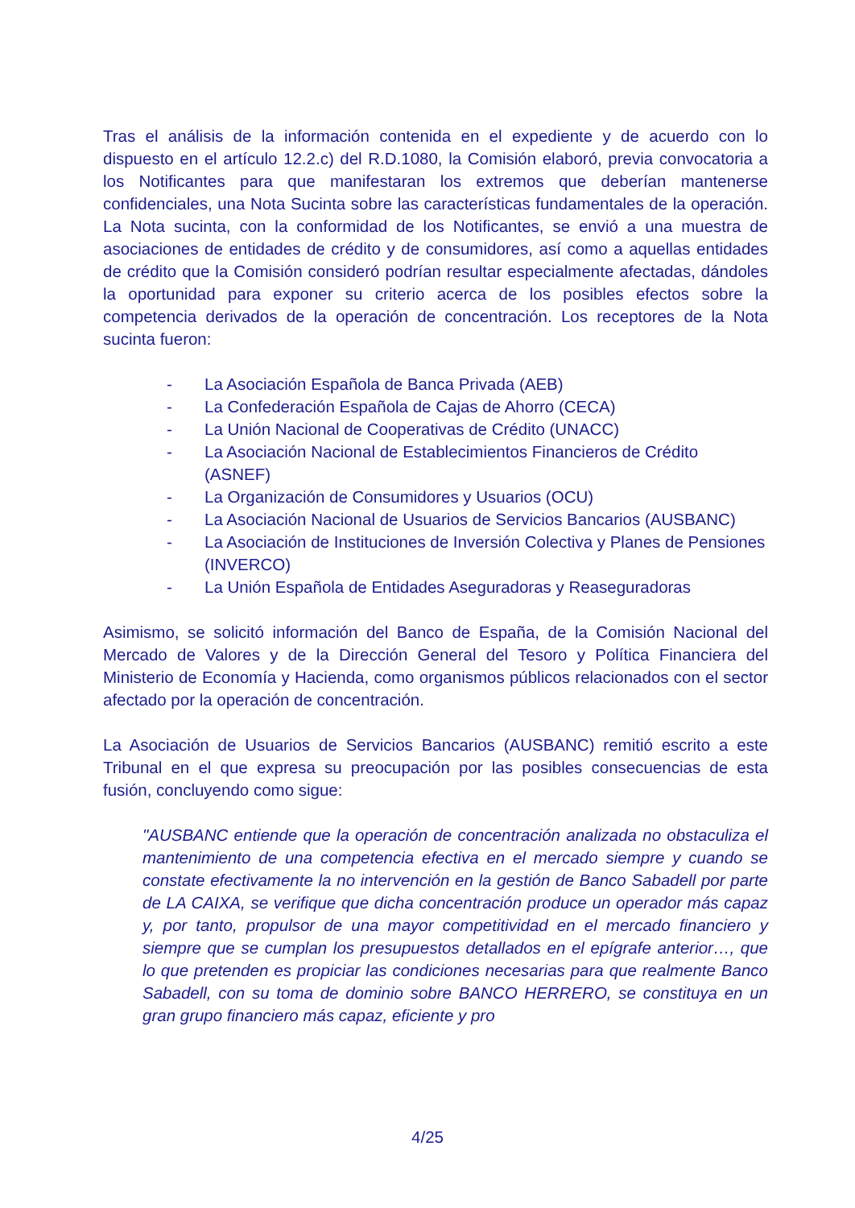Tras el análisis de la información contenida en el expediente y de acuerdo con lo dispuesto en el artículo 12.2.c) del R.D.1080, la Comisión elaboró, previa convocatoria a los Notificantes para que manifestaran los extremos que deberían mantenerse confidenciales, una Nota Sucinta sobre las características fundamentales de la operación. La Nota sucinta, con la conformidad de los Notificantes, se envió a una muestra de asociaciones de entidades de crédito y de consumidores, así como a aquellas entidades de crédito que la Comisión consideró podrían resultar especialmente afectadas, dándoles la oportunidad para exponer su criterio acerca de los posibles efectos sobre la competencia derivados de la operación de concentración. Los receptores de la Nota sucinta fueron:
- La Asociación Española de Banca Privada (AEB)
- La Confederación Española de Cajas de Ahorro (CECA)
- La Unión Nacional de Cooperativas de Crédito (UNACC)
- La Asociación Nacional de Establecimientos Financieros de Crédito (ASNEF)
- La Organización de Consumidores y Usuarios (OCU)
- La Asociación Nacional de Usuarios de Servicios Bancarios (AUSBANC)
- La Asociación de Instituciones de Inversión Colectiva y Planes de Pensiones (INVERCO)
- La Unión Española de Entidades Aseguradoras y Reaseguradoras
Asimismo, se solicitó información del Banco de España, de la Comisión Nacional del Mercado de Valores y de la Dirección General del Tesoro y Política Financiera del Ministerio de Economía y Hacienda, como organismos públicos relacionados con el sector afectado por la operación de concentración.
La Asociación de Usuarios de Servicios Bancarios (AUSBANC) remitió escrito a este Tribunal en el que expresa su preocupación por las posibles consecuencias de esta fusión, concluyendo como sigue:
"AUSBANC entiende que la operación de concentración analizada no obstaculiza el mantenimiento de una competencia efectiva en el mercado siempre y cuando se constate efectivamente la no intervención en la gestión de Banco Sabadell por parte de LA CAIXA, se verifique que dicha concentración produce un operador más capaz y, por tanto, propulsor de una mayor competitividad en el mercado financiero y siempre que se cumplan los presupuestos detallados en el epígrafe anterior…, que lo que pretenden es propiciar las condiciones necesarias para que realmente Banco Sabadell, con su toma de dominio sobre BANCO HERRERO, se constituya en un gran grupo financiero más capaz, eficiente y pro
4/25